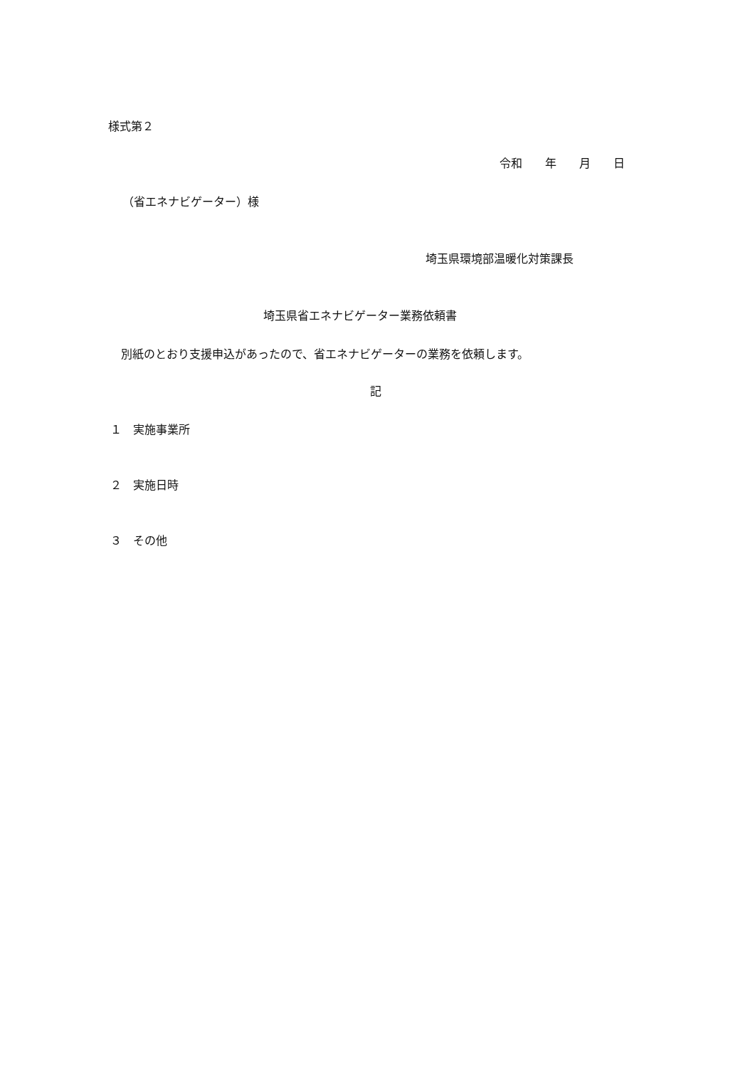様式第２
令和　　年　　月　　日
（省エネナビゲーター）様
埼玉県環境部温暖化対策課長
埼玉県省エネナビゲーター業務依頼書
別紙のとおり支援申込があったので、省エネナビゲーターの業務を依頼します。
記
１　実施事業所
２　実施日時
３　その他